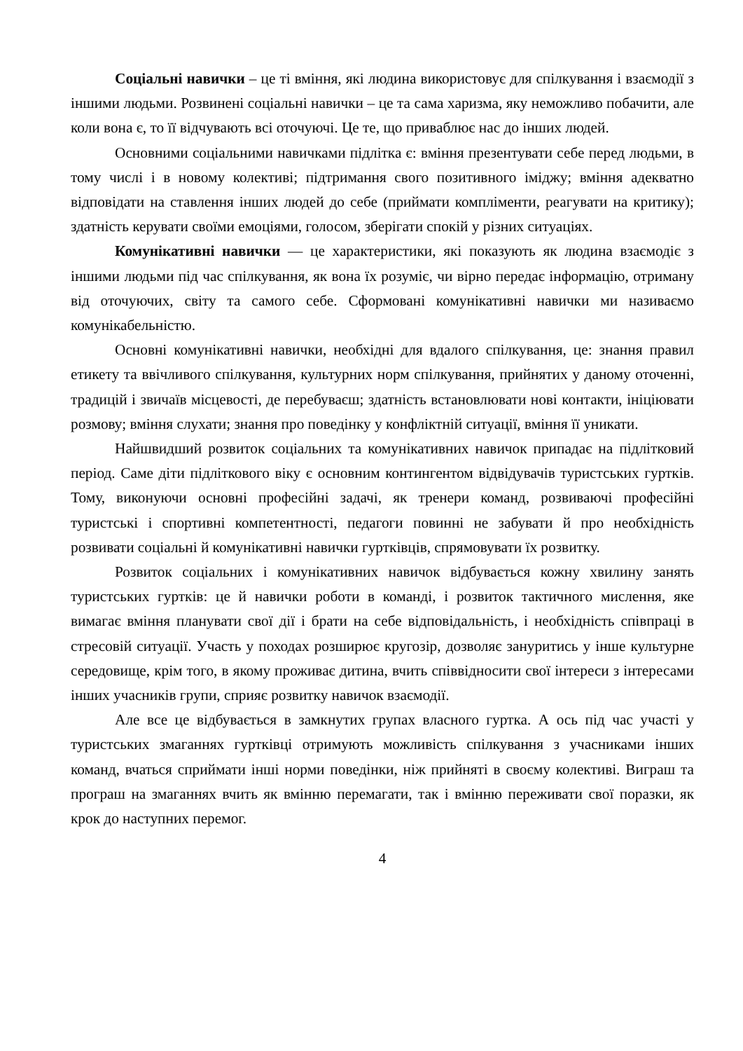Соціальні навички – це ті вміння, які людина використовує для спілкування і взаємодії з іншими людьми. Розвинені соціальні навички – це та сама харизма, яку неможливо побачити, але коли вона є, то її відчувають всі оточуючі. Це те, що приваблює нас до інших людей.
Основними соціальними навичками підлітка є: вміння презентувати себе перед людьми, в тому числі і в новому колективі; підтримання свого позитивного іміджу; вміння адекватно відповідати на ставлення інших людей до себе (приймати компліменти, реагувати на критику); здатність керувати своїми емоціями, голосом, зберігати спокій у різних ситуаціях.
Комунікативні навички — це характеристики, які показують як людина взаємодіє з іншими людьми під час спілкування, як вона їх розуміє, чи вірно передає інформацію, отриману від оточуючих, світу та самого себе. Сформовані комунікативні навички ми називаємо комунікабельністю.
Основні комунікативні навички, необхідні для вдалого спілкування, це: знання правил етикету та ввічливого спілкування, культурних норм спілкування, прийнятих у даному оточенні, традицій і звичаїв місцевості, де перебуваєш; здатність встановлювати нові контакти, ініціювати розмову; вміння слухати; знання про поведінку у конфліктній ситуації, вміння її уникати.
Найшвидший розвиток соціальних та комунікативних навичок припадає на підлітковий період. Саме діти підліткового віку є основним контингентом відвідувачів туристських гуртків. Тому, виконуючи основні професійні задачі, як тренери команд, розвиваючі професійні туристські і спортивні компетентності, педагоги повинні не забувати й про необхідність розвивати соціальні й комунікативні навички гуртківців, спрямовувати їх розвитку.
Розвиток соціальних і комунікативних навичок відбувається кожну хвилину занять туристських гуртків: це й навички роботи в команді, і розвиток тактичного мислення, яке вимагає вміння планувати свої дії і брати на себе відповідальність, і необхідність співпраці в стресовій ситуації. Участь у походах розширює кругозір, дозволяє зануритись у інше культурне середовище, крім того, в якому проживає дитина, вчить співвідносити свої інтереси з інтересами інших учасників групи, сприяє розвитку навичок взаємодії.
Але все це відбувається в замкнутих групах власного гуртка. А ось під час участі у туристських змаганнях гуртківці отримують можливість спілкування з учасниками інших команд, вчаться сприймати інші норми поведінки, ніж прийняті в своєму колективі. Виграш та програш на змаганнях вчить як вмінню перемагати, так і вмінню переживати свої поразки, як крок до наступних перемог.
4